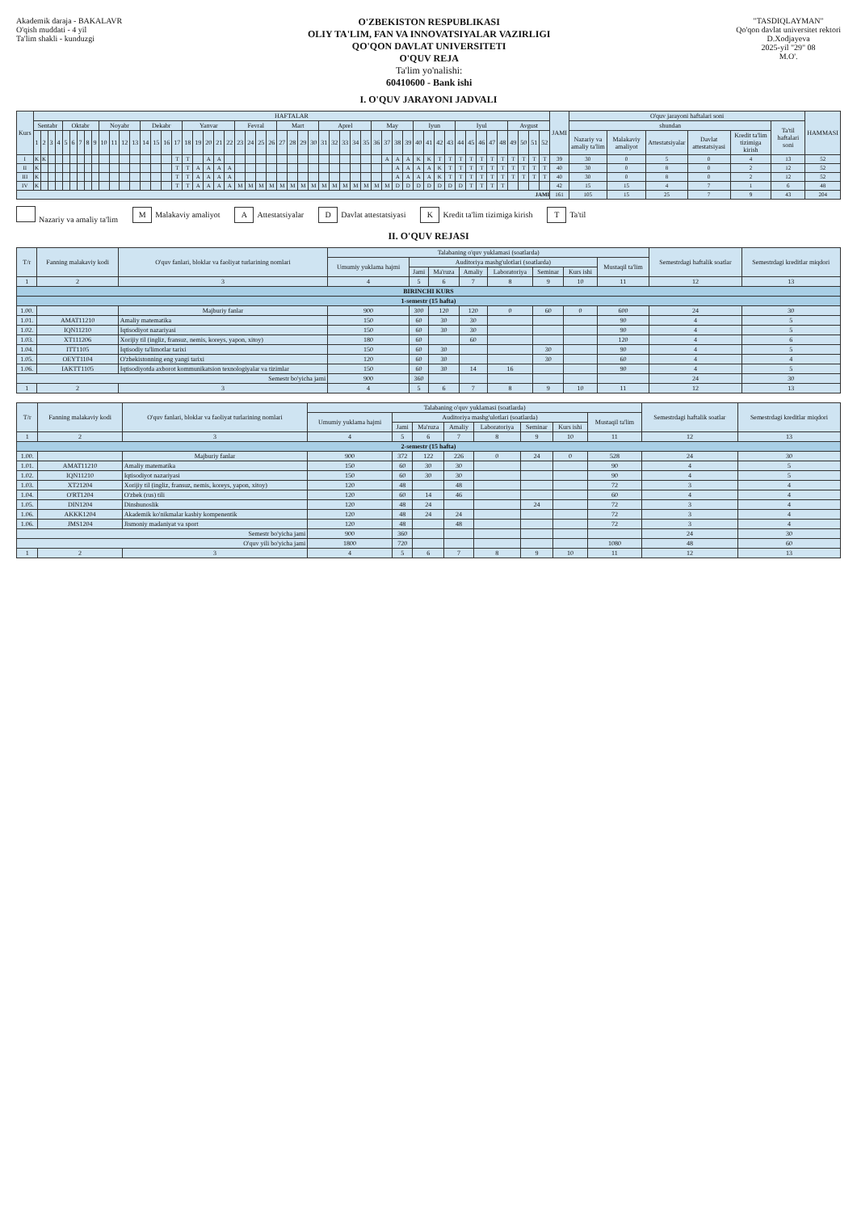Akademik daraja - BAKALAVR
O'qish muddati - 4 yil
Ta'lim shakli - kunduzgi
O'ZBEKISTON RESPUBLIKASI
OLIY TA'LIM, FAN VA INNOVATSIYALAR VAZIRLIGI
QO'QON DAVLAT UNIVERSITETI
O'QUV REJA
Ta'lim yo'nalishi:
60410600 - Bank ishi
"TASDIQLAYMAN"
Qo'qon davlat universitet rektori
D.Xodjayeva
2025-yil "29" 08
M.O'.
I. O'QUV JARAYONI JADVALI
| Kurs | HAFTALAR | | | | | | | | | | | | | | | | | | | | | | | | | | | | | | | | | | | | | | | | | | | | | | | | | | | | JAMI | O'quv jarayoni haftalari soni | | | | | | HAMMASI |
| --- | --- | --- | --- | --- | --- | --- | --- | --- | --- | --- | --- | --- | --- | --- | --- | --- | --- | --- | --- | --- | --- | --- | --- | --- | --- | --- | --- | --- | --- | --- | --- | --- | --- | --- | --- | --- | --- | --- | --- | --- | --- | --- | --- | --- | --- | --- | --- | --- | --- | --- | --- | --- | --- | --- | --- | --- | --- | --- | --- | --- |
| | Sentabr | | | | Oktabr | | | | | Noyabr | | | | Dekabr | | | | Yanvar | | | | | Fevral | | | | Mart | | | | Aprel | | | | | May | | | | Iyun | | | | Iyul | | | | | Avgust | | | | | shundan | | | | | Ta'til haftalari soni | |
| | 1 | 2 | 3 | 4 | 5 | 6 | 7 | 8 | 9 | 10 | 11 | 12 | 13 | 14 | 15 | 16 | 17 | 18 | 19 | 20 | 21 | 22 | 23 | 24 | 25 | 26 | 27 | 28 | 29 | 30 | 31 | 32 | 33 | 34 | 35 | 36 | 37 | 38 | 39 | 40 | 41 | 42 | 43 | 44 | 45 | 46 | 47 | 48 | 49 | 50 | 51 | 52 | | Nazariy va amaliy ta'lim | Malakaviy amaliyot | Attestatsiyalar | Davlat attestatsiyasi | Kredit ta'lim tizimiga kirish | | |
| I | K | K | | | | | | | | | | | | | | | T | T | | A | A | | | | | | | | | | | | | | | | A | A | A | K | K | T | T | T | T | T | T | T | T | T | T | T | 39 | 30 | 0 | 5 | 0 | 4 | 13 | 52 |
| II | K | | | | | | | | | | | | | | | | T | T | A | A | A | A | | | | | | | | | | | | | | | | A | A | A | A | K | T | T | T | T | T | T | T | T | T | T | 40 | 30 | 0 | 8 | 0 | 2 | 12 | 52 |
| III | K | | | | | | | | | | | | | | | | T | T | A | A | A | A | | | | | | | | | | | | | | | | A | A | A | A | K | T | T | T | T | T | T | T | T | T | T | 40 | 30 | 0 | 8 | 0 | 2 | 12 | 52 |
| IV | K | | | | | | | | | | | | | | | | T | T | A | A | A | A | M | M | M | M | M | M | M | M | M | M | M | M | M | M | M | D | D | D | D | D | D | D | T | T | T | T | | | | | 42 | 15 | 15 | 4 | 7 | 1 | 6 | 48 |
| JAMI | | | | | | | | | | | | | | | | | | | | | | | | | | | | | | | | | | | | | | | | | | | | | | | | | | | | | 161 | 105 | 15 | 25 | 7 | 9 | 43 | 204 |
Nazariy va amaliy ta'lim M Malakaviy amaliyot A Attestatsiyalar D Davlat attestatsiyasi K Kredit ta'lim tizimiga kirish T Ta'til
II. O'QUV REJASI
| T/r | Fanning malakaviy kodi | O'quv fanlari, bloklar va faoliyat turlarining nomlari | Talabaning o'quv yuklamasi (soatlarda) | | | | | | | | Semestrdagi haftalik soatlar | Semestrdagi kreditlar miqdori |
| --- | --- | --- | --- | --- | --- | --- | --- | --- | --- | --- | --- | --- |
| | | | Umumiy yuklama hajmi | Auditoriya mashg'ulotlari (soatlarda) | | | | | | Mustaqil ta'lim | | |
| | | | | Jami | Ma'ruza | Amaliy | Laboratoriya | Seminar | Kurs ishi | | | |
| 1 | 2 | 3 | 4 | 5 | 6 | 7 | 8 | 9 | 10 | 11 | 12 | 13 |
| BIRINCHI KURS | | | | | | | | | | | | |
| 1-semestr (15 hafta) | | | | | | | | | | | | |
| 1.00. | | Majburiy fanlar | 900 | 300 | 120 | 120 | 0 | 60 | 0 | 600 | 24 | 30 |
| 1.01. | AMAT11210 | Amaliy matematika | 150 | 60 | 30 | 30 | | | | 90 | 4 | 5 |
| 1.02. | IQN11210 | Iqtisodiyot nazariyasi | 150 | 60 | 30 | 30 | | | | 90 | 4 | 5 |
| 1.03. | XT111206 | Xorijiy til (ingliz, fransuz, nemis, koreys, yapon, xitoy) | 180 | 60 | | 60 | | | | 120 | 4 | 6 |
| 1.04. | ITT1105 | Iqtisodiy ta'limotlar tarixi | 150 | 60 | 30 | | | 30 | | 90 | 4 | 5 |
| 1.05. | OEYT1104 | O'zbekistonning eng yangi tarixi | 120 | 60 | 30 | | | 30 | | 60 | 4 | 4 |
| 1.06. | IAKTT1105 | Iqtisodiyotda axborot kommunikatsion texnologiyalar va tizimlar | 150 | 60 | 30 | 14 | 16 | | | 90 | 4 | 5 |
| Semestr bo'yicha jami | | | 900 | 360 | | | | | | | 24 | 30 |
| 1 | 2 | 3 | 4 | 5 | 6 | 7 | 8 | 9 | 10 | 11 | 12 | 13 |
| T/r | Fanning malakaviy kodi | O'quv fanlari, bloklar va faoliyat turlarining nomlari | Talabaning o'quv yuklamasi (soatlarda) | | | | | | | | Semestrdagi haftalik soatlar | Semestrdagi kreditlar miqdori |
| --- | --- | --- | --- | --- | --- | --- | --- | --- | --- | --- | --- | --- |
| | | | Umumiy yuklama hajmi | Auditoriya mashg'ulotlari (soatlarda) | | | | | | Mustaqil ta'lim | | |
| | | | | Jami | Ma'ruza | Amaliy | Laboratoriya | Seminar | Kurs ishi | | | |
| 1 | 2 | 3 | 4 | 5 | 6 | 7 | 8 | 9 | 10 | 11 | 12 | 13 |
| 2-semestr (15 hafta) | | | | | | | | | | | | |
| 1.00. | | Majburiy fanlar | 900 | 372 | 122 | 226 | 0 | 24 | 0 | 528 | 24 | 30 |
| 1.01. | AMAT11210 | Amaliy matematika | 150 | 60 | 30 | 30 | | | | 90 | 4 | 5 |
| 1.02. | IQN11210 | Iqtisodiyot nazariyasi | 150 | 60 | 30 | 30 | | | | 90 | 4 | 5 |
| 1.03. | XT21204 | Xorijiy til (ingliz, fransuz, nemis, koreys, yapon, xitoy) | 120 | 48 | | 48 | | | | 72 | 3 | 4 |
| 1.04. | O'RT1204 | O'zbek (rus) tili | 120 | 60 | 14 | 46 | | | | 60 | 4 | 4 |
| 1.05. | DIN1204 | Dinshunoslik | 120 | 48 | 24 | | | 24 | | 72 | 3 | 4 |
| 1.06. | AKKK1204 | Akademik ko'nikmalar kasbiy kompenentik | 120 | 48 | 24 | 24 | | | | 72 | 3 | 4 |
| 1.06. | JMS1204 | Jismoniy madaniyat va sport | 120 | 48 | | 48 | | | | 72 | 3 | 4 |
| Semestr bo'yicha jami | | | 900 | 360 | | | | | | | 24 | 30 |
| O'quv yili bo'yicha jami | | | 1800 | 720 | | | | | | 1080 | 48 | 60 |
| 1 | 2 | 3 | 4 | 5 | 6 | 7 | 8 | 9 | 10 | 11 | 12 | 13 |